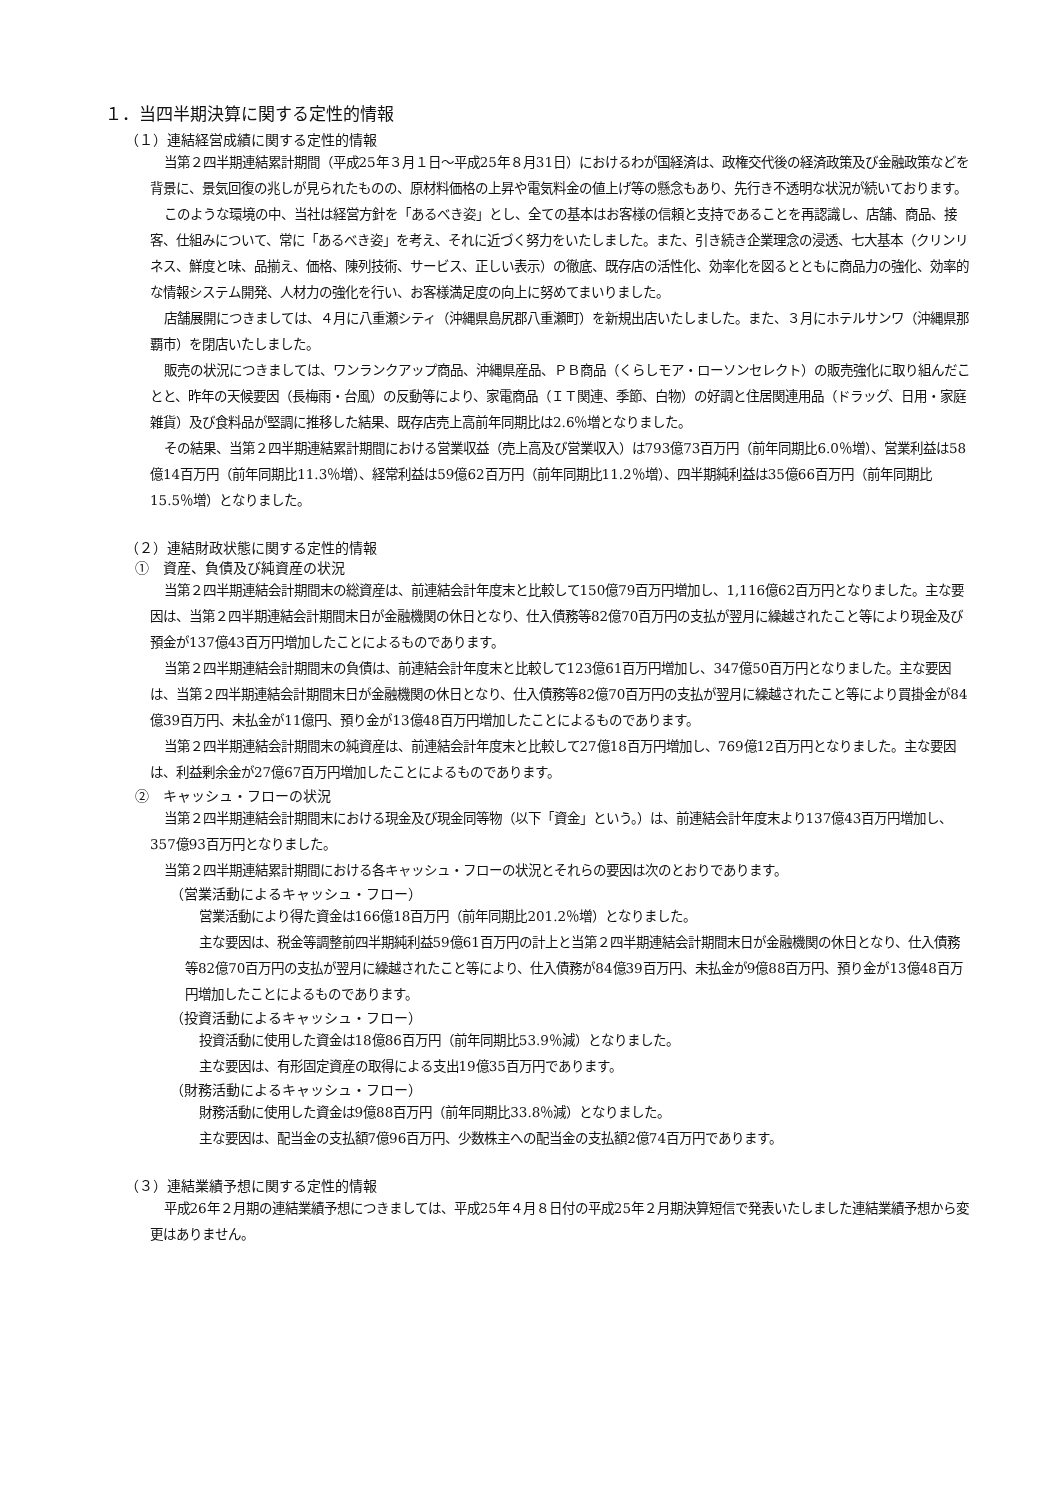１．当四半期決算に関する定性的情報
（１）連結経営成績に関する定性的情報
当第２四半期連結累計期間（平成25年３月１日～平成25年８月31日）におけるわが国経済は、政権交代後の経済政策及び金融政策などを背景に、景気回復の兆しが見られたものの、原材料価格の上昇や電気料金の値上げ等の懸念もあり、先行き不透明な状況が続いております。
このような環境の中、当社は経営方針を「あるべき姿」とし、全ての基本はお客様の信頼と支持であることを再認識し、店舗、商品、接客、仕組みについて、常に「あるべき姿」を考え、それに近づく努力をいたしました。また、引き続き企業理念の浸透、七大基本（クリンリネス、鮮度と味、品揃え、価格、陳列技術、サービス、正しい表示）の徹底、既存店の活性化、効率化を図るとともに商品力の強化、効率的な情報システム開発、人材力の強化を行い、お客様満足度の向上に努めてまいりました。
店舗展開につきましては、４月に八重瀬シティ（沖縄県島尻郡八重瀬町）を新規出店いたしました。また、３月にホテルサンワ（沖縄県那覇市）を閉店いたしました。
販売の状況につきましては、ワンランクアップ商品、沖縄県産品、ＰＢ商品（くらしモア・ローソンセレクト）の販売強化に取り組んだことと、昨年の天候要因（長梅雨・台風）の反動等により、家電商品（ＩＴ関連、季節、白物）の好調と住居関連用品（ドラッグ、日用・家庭雑貨）及び食料品が堅調に推移した結果、既存店売上高前年同期比は2.6％増となりました。
その結果、当第２四半期連結累計期間における営業収益（売上高及び営業収入）は793億73百万円（前年同期比6.0％増）、営業利益は58億14百万円（前年同期比11.3％増）、経常利益は59億62百万円（前年同期比11.2％増）、四半期純利益は35億66百万円（前年同期比15.5％増）となりました。
（２）連結財政状態に関する定性的情報
①　資産、負債及び純資産の状況
当第２四半期連結会計期間末の総資産は、前連結会計年度末と比較して150億79百万円増加し、1,116億62百万円となりました。主な要因は、当第２四半期連結会計期間末日が金融機関の休日となり、仕入債務等82億70百万円の支払が翌月に繰越されたこと等により現金及び預金が137億43百万円増加したことによるものであります。
当第２四半期連結会計期間末の負債は、前連結会計年度末と比較して123億61百万円増加し、347億50百万円となりました。主な要因は、当第２四半期連結会計期間末日が金融機関の休日となり、仕入債務等82億70百万円の支払が翌月に繰越されたこと等により買掛金が84億39百万円、未払金が11億円、預り金が13億48百万円増加したことによるものであります。
当第２四半期連結会計期間末の純資産は、前連結会計年度末と比較して27億18百万円増加し、769億12百万円となりました。主な要因は、利益剰余金が27億67百万円増加したことによるものであります。
②　キャッシュ・フローの状況
当第２四半期連結会計期間末における現金及び現金同等物（以下「資金」という。）は、前連結会計年度末より137億43百万円増加し、357億93百万円となりました。
当第２四半期連結累計期間における各キャッシュ・フローの状況とそれらの要因は次のとおりであります。
（営業活動によるキャッシュ・フロー）
営業活動により得た資金は166億18百万円（前年同期比201.2％増）となりました。
主な要因は、税金等調整前四半期純利益59億61百万円の計上と当第２四半期連結会計期間末日が金融機関の休日となり、仕入債務等82億70百万円の支払が翌月に繰越されたこと等により、仕入債務が84億39百万円、未払金が9億88百万円、預り金が13億48百万円増加したことによるものであります。
（投資活動によるキャッシュ・フロー）
投資活動に使用した資金は18億86百万円（前年同期比53.9％減）となりました。
主な要因は、有形固定資産の取得による支出19億35百万円であります。
（財務活動によるキャッシュ・フロー）
財務活動に使用した資金は9億88百万円（前年同期比33.8％減）となりました。
主な要因は、配当金の支払額7億96百万円、少数株主への配当金の支払額2億74百万円であります。
（３）連結業績予想に関する定性的情報
平成26年２月期の連結業績予想につきましては、平成25年４月８日付の平成25年２月期決算短信で発表いたしました連結業績予想から変更はありません。